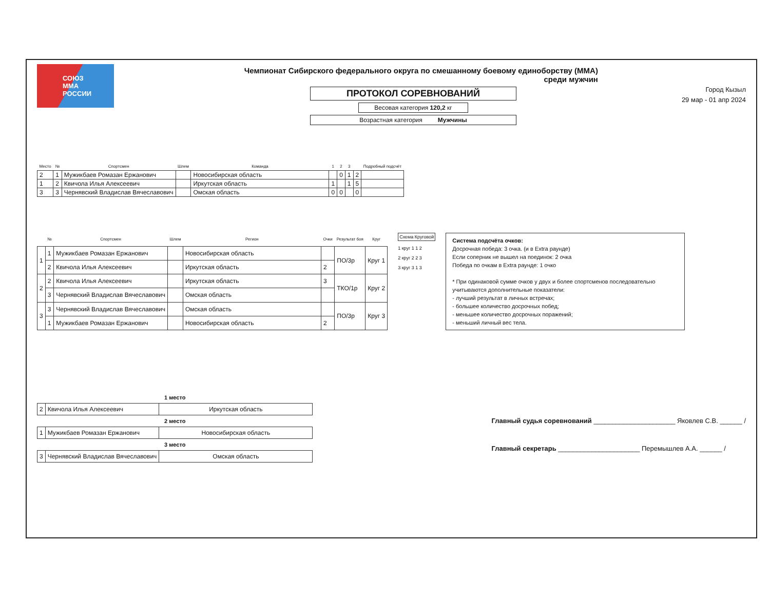СОЮЗ
ММА
РОССИИ
Чемпионат Сибирского федерального округа по смешанному боевому единоборству (ММА) среди мужчин
ПРОТОКОЛ СОРЕВНОВАНИЙ
Весовая категория 120,2 кг
Возрастная категория Мужчины
Город Кызыл
29 мар - 01 апр 2024
| Место | № | Спортсмен | Шлем | Команда | 1 | 2 | 3 | | Подробный подсчёт |
| --- | --- | --- | --- | --- | --- | --- | --- | --- | --- |
| 2 | 1 | Мужикбаев Ромазан Ержанович | | Новосибирская область | | 0 | 1 | 2 | |
| 1 | 2 | Квичола Илья Алексеевич | | Иркутская область | 1 | | 1 | 5 | |
| 3 | 3 | Чернявский Владислав Вячеславович | | Омская область | 0 | 0 | | 0 | |
| | № | Спортсмен | Шлем | Регион | Очки | Результат боя | Круг |
| --- | --- | --- | --- | --- | --- | --- | --- |
| 1 | 1 | Мужикбаев Ромазан Ержанович | | Новосибирская область | | ПО/3р | Круг 1 |
| | 2 | Квичола Илья Алексеевич | | Иркутская область | 2 | | |
| 2 | 2 | Квичола Илья Алексеевич | | Иркутская область | 3 | ТКО/1р | Круг 2 |
| | 3 | Чернявский Владислав Вячеславович | | Омская область | | | |
| 3 | 3 | Чернявский Владислав Вячеславович | | Омская область | | ПО/3р | Круг 3 |
| | 1 | Мужикбаев Ромазан Ержанович | | Новосибирская область | 2 | | |
Схема Круговой
1 круг 1 1 2
2 круг 2 2 3
3 круг 3 1 3
Система подсчёта очков:
Досрочная победа: 3 очка. (и в Extra раунде)
Если соперник не вышел на поединок: 2 очка
Победа по очкам в Extra раунде: 1 очко
* При одинаковой сумме очков у двух и более спортсменов последовательно учитываются дополнительные показатели:
- лучший результат в личных встречах;
- большее количество досрочных побед;
- меньшее количество досрочных поражений;
- меньший личный вес тела.
| 1 место | | |
| --- | --- | --- |
| 2 | Квичола Илья Алексеевич | Иркутская область |
| 2 место | | |
| 1 | Мужикбаев Ромазан Ержанович | Новосибирская область |
| 3 место | | |
| 3 | Чернявский Владислав Вячеславович | Омская область |
Главный судья соревнований ______________________ Яковлев С.В. ______ /
Главный секретарь ______________________ Перемышлев А.А. ______ /